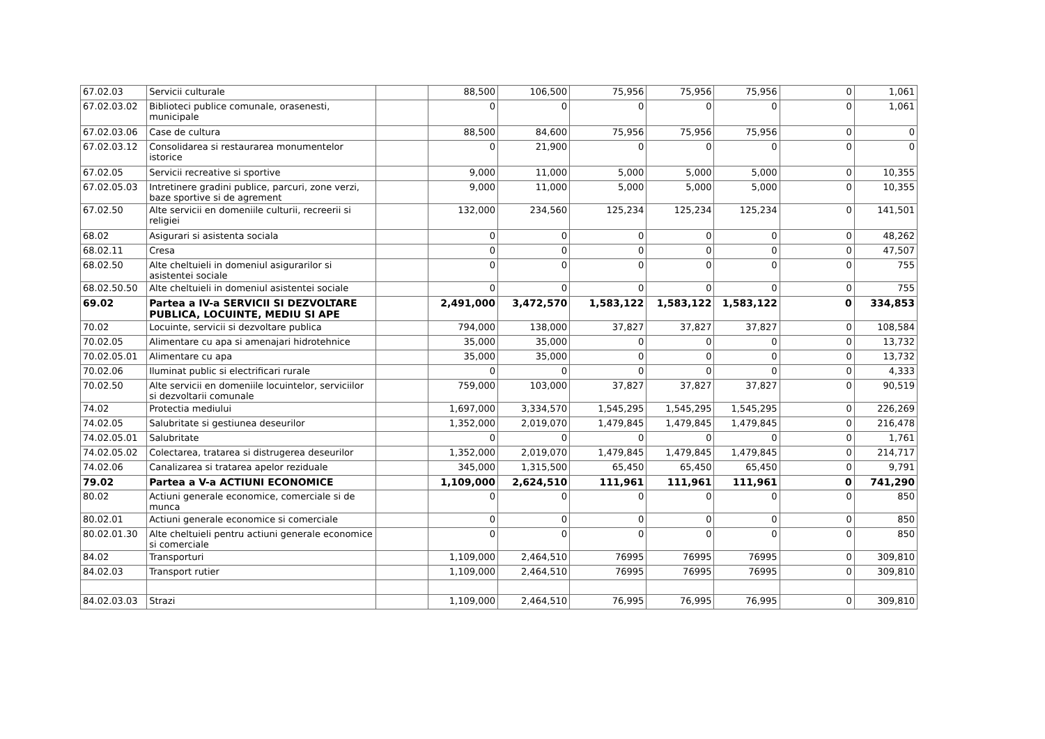| 67.02.03 | Servicii culturale | | 88,500 | 106,500 | 75,956 | 75,956 | 75,956 | 0 | 1,061 |
| 67.02.03.02 | Biblioteci publice comunale, orasenesti, municipale | | 0 | 0 | 0 | 0 | 0 | 0 | 1,061 |
| 67.02.03.06 | Case de cultura | | 88,500 | 84,600 | 75,956 | 75,956 | 75,956 | 0 | 0 |
| 67.02.03.12 | Consolidarea si restaurarea monumentelor istorice | | 0 | 21,900 | 0 | 0 | 0 | 0 | 0 |
| 67.02.05 | Servicii recreative si sportive | | 9,000 | 11,000 | 5,000 | 5,000 | 5,000 | 0 | 10,355 |
| 67.02.05.03 | Intretinere gradini publice, parcuri, zone verzi, baze sportive si de agrement | | 9,000 | 11,000 | 5,000 | 5,000 | 5,000 | 0 | 10,355 |
| 67.02.50 | Alte servicii en domeniile culturii, recreerii si religiei | | 132,000 | 234,560 | 125,234 | 125,234 | 125,234 | 0 | 141,501 |
| 68.02 | Asigurari si asistenta sociala | | 0 | 0 | 0 | 0 | 0 | 0 | 48,262 |
| 68.02.11 | Cresa | | 0 | 0 | 0 | 0 | 0 | 0 | 47,507 |
| 68.02.50 | Alte cheltuieli in domeniul asigurarilor si asistentei sociale | | 0 | 0 | 0 | 0 | 0 | 0 | 755 |
| 68.02.50.50 | Alte cheltuieli in domeniul asistentei sociale | | 0 | 0 | 0 | 0 | 0 | 0 | 755 |
| 69.02 | Partea a IV-a SERVICII SI DEZVOLTARE PUBLICA, LOCUINTE, MEDIU SI APE | | 2,491,000 | 3,472,570 | 1,583,122 | 1,583,122 | 1,583,122 | 0 | 334,853 |
| 70.02 | Locuinte, servicii si dezvoltare publica | | 794,000 | 138,000 | 37,827 | 37,827 | 37,827 | 0 | 108,584 |
| 70.02.05 | Alimentare cu apa si amenajari hidrotehnice | | 35,000 | 35,000 | 0 | 0 | 0 | 0 | 13,732 |
| 70.02.05.01 | Alimentare cu apa | | 35,000 | 35,000 | 0 | 0 | 0 | 0 | 13,732 |
| 70.02.06 | Iluminat public si electrificari rurale | | 0 | 0 | 0 | 0 | 0 | 0 | 4,333 |
| 70.02.50 | Alte servicii en domeniile locuintelor, serviciilor si dezvoltarii comunale | | 759,000 | 103,000 | 37,827 | 37,827 | 37,827 | 0 | 90,519 |
| 74.02 | Protectia mediului | | 1,697,000 | 3,334,570 | 1,545,295 | 1,545,295 | 1,545,295 | 0 | 226,269 |
| 74.02.05 | Salubritate si gestiunea deseurilor | | 1,352,000 | 2,019,070 | 1,479,845 | 1,479,845 | 1,479,845 | 0 | 216,478 |
| 74.02.05.01 | Salubritate | | 0 | 0 | 0 | 0 | 0 | 0 | 1,761 |
| 74.02.05.02 | Colectarea, tratarea si distrugerea deseurilor | | 1,352,000 | 2,019,070 | 1,479,845 | 1,479,845 | 1,479,845 | 0 | 214,717 |
| 74.02.06 | Canalizarea si tratarea apelor reziduale | | 345,000 | 1,315,500 | 65,450 | 65,450 | 65,450 | 0 | 9,791 |
| 79.02 | Partea a V-a ACTIUNI ECONOMICE | | 1,109,000 | 2,624,510 | 111,961 | 111,961 | 111,961 | 0 | 741,290 |
| 80.02 | Actiuni generale economice, comerciale si de munca | | 0 | 0 | 0 | 0 | 0 | 0 | 850 |
| 80.02.01 | Actiuni generale economice si comerciale | | 0 | 0 | 0 | 0 | 0 | 0 | 850 |
| 80.02.01.30 | Alte cheltuieli pentru actiuni generale economice si comerciale | | 0 | 0 | 0 | 0 | 0 | 0 | 850 |
| 84.02 | Transporturi | | 1,109,000 | 2,464,510 | 76995 | 76995 | 76995 | 0 | 309,810 |
| 84.02.03 | Transport rutier | | 1,109,000 | 2,464,510 | 76995 | 76995 | 76995 | 0 | 309,810 |
| 84.02.03.03 | Strazi | | 1,109,000 | 2,464,510 | 76,995 | 76,995 | 76,995 | 0 | 309,810 |